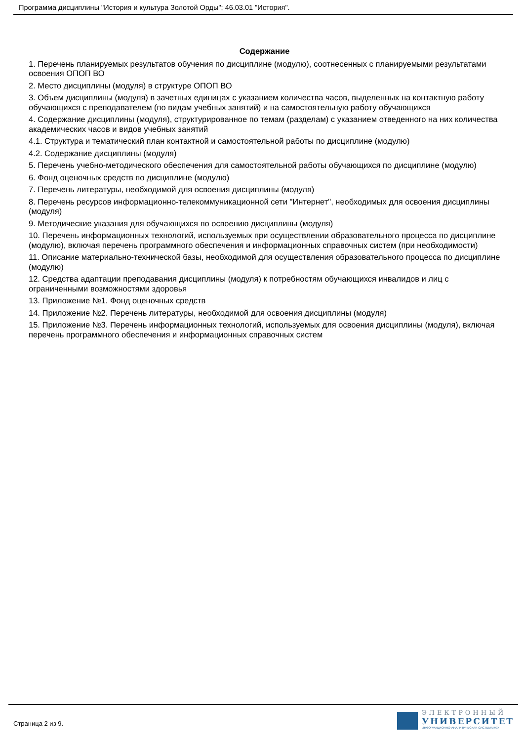Программа дисциплины "История и культура Золотой Орды"; 46.03.01 "История".
Содержание
1. Перечень планируемых результатов обучения по дисциплине (модулю), соотнесенных с планируемыми результатами освоения ОПОП ВО
2. Место дисциплины (модуля) в структуре ОПОП ВО
3. Объем дисциплины (модуля) в зачетных единицах с указанием количества часов, выделенных на контактную работу обучающихся с преподавателем (по видам учебных занятий) и на самостоятельную работу обучающихся
4. Содержание дисциплины (модуля), структурированное по темам (разделам) с указанием отведенного на них количества академических часов и видов учебных занятий
4.1. Структура и тематический план контактной и самостоятельной работы по дисциплине (модулю)
4.2. Содержание дисциплины (модуля)
5. Перечень учебно-методического обеспечения для самостоятельной работы обучающихся по дисциплине (модулю)
6. Фонд оценочных средств по дисциплине (модулю)
7. Перечень литературы, необходимой для освоения дисциплины (модуля)
8. Перечень ресурсов информационно-телекоммуникационной сети "Интернет", необходимых для освоения дисциплины (модуля)
9. Методические указания для обучающихся по освоению дисциплины (модуля)
10. Перечень информационных технологий, используемых при осуществлении образовательного процесса по дисциплине (модулю), включая перечень программного обеспечения и информационных справочных систем (при необходимости)
11. Описание материально-технической базы, необходимой для осуществления образовательного процесса по дисциплине (модулю)
12. Средства адаптации преподавания дисциплины (модуля) к потребностям обучающихся инвалидов и лиц с ограниченными возможностями здоровья
13. Приложение №1. Фонд оценочных средств
14. Приложение №2. Перечень литературы, необходимой для освоения дисциплины (модуля)
15. Приложение №3. Перечень информационных технологий, используемых для освоения дисциплины (модуля), включая перечень программного обеспечения и информационных справочных систем
Страница 2 из 9.
ЭЛЕКТРОННЫЙ
УНИВЕРСИТЕТ
ИНФОРМАЦИОННО-АНАЛИТИЧЕСКАЯ СИСТЕМА КФУ